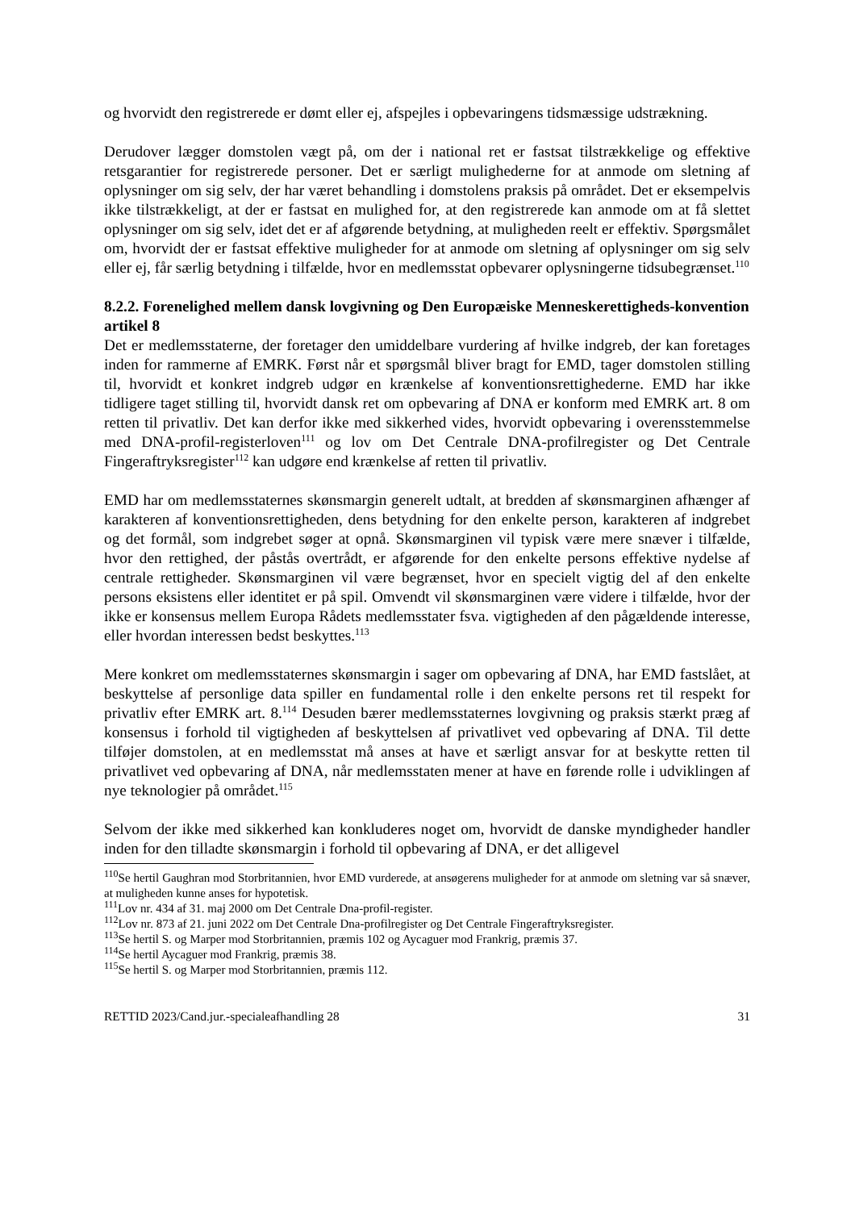og hvorvidt den registrerede er dømt eller ej, afspejles i opbevaringens tidsmæssige udstrækning.
Derudover lægger domstolen vægt på, om der i national ret er fastsat tilstrækkelige og effektive retsgarantier for registrerede personer. Det er særligt mulighederne for at anmode om sletning af oplysninger om sig selv, der har været behandling i domstolens praksis på området. Det er eksempelvis ikke tilstrækkeligt, at der er fastsat en mulighed for, at den registrerede kan anmode om at få slettet oplysninger om sig selv, idet det er af afgørende betydning, at muligheden reelt er effektiv. Spørgsmålet om, hvorvidt der er fastsat effektive muligheder for at anmode om sletning af oplysninger om sig selv eller ej, får særlig betydning i tilfælde, hvor en medlemsstat opbevarer oplysningerne tidsubegrænset.<sup>110</sup>
8.2.2. Forenelighed mellem dansk lovgivning og Den Europæiske Menneskerettigheds-konvention artikel 8
Det er medlemsstaterne, der foretager den umiddelbare vurdering af hvilke indgreb, der kan foretages inden for rammerne af EMRK. Først når et spørgsmål bliver bragt for EMD, tager domstolen stilling til, hvorvidt et konkret indgreb udgør en krænkelse af konventionsrettighederne. EMD har ikke tidligere taget stilling til, hvorvidt dansk ret om opbevaring af DNA er konform med EMRK art. 8 om retten til privatliv. Det kan derfor ikke med sikkerhed vides, hvorvidt opbevaring i overensstemmelse med DNA-profil-registerloven<sup>111</sup> og lov om Det Centrale DNA-profilregister og Det Centrale Fingeraftryksregister<sup>112</sup> kan udgøre end krænkelse af retten til privatliv.
EMD har om medlemsstaternes skønsmargin generelt udtalt, at bredden af skønsmarginen afhænger af karakteren af konventionsrettigheden, dens betydning for den enkelte person, karakteren af indgrebet og det formål, som indgrebet søger at opnå. Skønsmarginen vil typisk være mere snæver i tilfælde, hvor den rettighed, der påstås overtrådt, er afgørende for den enkelte persons effektive nydelse af centrale rettigheder. Skønsmarginen vil være begrænset, hvor en specielt vigtig del af den enkelte persons eksistens eller identitet er på spil. Omvendt vil skønsmarginen være videre i tilfælde, hvor der ikke er konsensus mellem Europa Rådets medlemsstater fsva. vigtigheden af den pågældende interesse, eller hvordan interessen bedst beskyttes.<sup>113</sup>
Mere konkret om medlemsstaternes skønsmargin i sager om opbevaring af DNA, har EMD fastslået, at beskyttelse af personlige data spiller en fundamental rolle i den enkelte persons ret til respekt for privatliv efter EMRK art. 8.<sup>114</sup> Desuden bærer medlemsstaternes lovgivning og praksis stærkt præg af konsensus i forhold til vigtigheden af beskyttelsen af privatlivet ved opbevaring af DNA. Til dette tilføjer domstolen, at en medlemsstat må anses at have et særligt ansvar for at beskytte retten til privatlivet ved opbevaring af DNA, når medlemsstaten mener at have en førende rolle i udviklingen af nye teknologier på området.<sup>115</sup>
Selvom der ikke med sikkerhed kan konkluderes noget om, hvorvidt de danske myndigheder handler inden for den tilladte skønsmargin i forhold til opbevaring af DNA, er det alligevel
<sup>110</sup>Se hertil Gaughran mod Storbritannien, hvor EMD vurderede, at ansøgerens muligheder for at anmode om sletning var så snæver, at muligheden kunne anses for hypotetisk.
<sup>111</sup> Lov nr. 434 af 31. maj 2000 om Det Centrale Dna-profil-register.
<sup>112</sup> Lov nr. 873 af 21. juni 2022 om Det Centrale Dna-profilregister og Det Centrale Fingeraftryksregister.
<sup>113</sup>Se hertil S. og Marper mod Storbritannien, præmis 102 og Aycaguer mod Frankrig, præmis 37.
<sup>114</sup>Se hertil Aycaguer mod Frankrig, præmis 38.
<sup>115</sup>Se hertil S. og Marper mod Storbritannien, præmis 112.
RETTID 2023/Cand.jur.-specialeafhandling 28 31